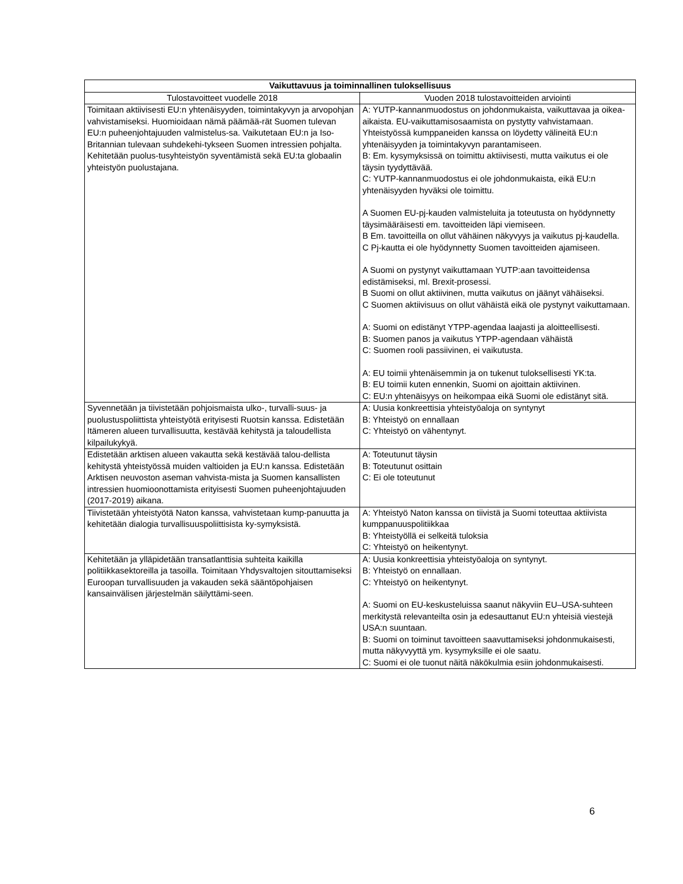| Vaikuttavuus ja toiminnallinen tuloksellisuus | |
| --- | --- |
| Tulostavoitteet vuodelle 2018 | Vuoden 2018 tulostavoitteiden arviointi |
| Toimitaan aktiivisesti EU:n yhtenäisyyden, toimintakyvyn ja arvopohjan vahvistamiseksi. Huomioidaan nämä päämää-rät Suomen tulevan EU:n puheenjohtajuuden valmistelus-sa. Vaikutetaan EU:n ja Iso-Britannian tulevaan suhdekehi-tykseen Suomen intressien pohjalta. Kehitetään puolus-tusyhteistyön syventämistä sekä EU:ta globaalin yhteistyön puolustajana. | A: YUTP-kannanmuodostus on johdonmukaista, vaikuttavaa ja oikea-aikaista. EU-vaikuttamisosaamista on pystytty vahvistamaan. Yhteistyössä kumppaneiden kanssa on löydetty välineitä EU:n yhtenäisyyden ja toimintakyvyn parantamiseen. B: Em. kysymyksissä on toimittu aktiivisesti, mutta vaikutus ei ole täysin tyydyttävää. C: YUTP-kannanmuodostus ei ole johdonmukaista, eikä EU:n yhtenäisyyden hyväksi ole toimittu. A Suomen EU-pj-kauden valmisteluita ja toteutusta on hyödynnetty täysimääräisesti em. tavoitteiden läpi viemiseen. B Em. tavoitteilla on ollut vähäinen näkyvyys ja vaikutus pj-kaudella. C Pj-kautta ei ole hyödynnetty Suomen tavoitteiden ajamiseen. A Suomi on pystynyt vaikuttamaan YUTP:aan tavoitteidensa edistämiseksi, ml. Brexit-prosessi. B Suomi on ollut aktiivinen, mutta vaikutus on jäänyt vähäiseksi. C Suomen aktiivisuus on ollut vähäistä eikä ole pystynyt vaikuttamaan. A: Suomi on edistänyt YTPP-agendaa laajasti ja aloitteellisesti. B: Suomen panos ja vaikutus YTPP-agendaan vähäistä C: Suomen rooli passiivinen, ei vaikutusta. A: EU toimii yhtenäisemmin ja on tukenut tuloksellisesti YK:ta. B: EU toimii kuten ennenkin, Suomi on ajoittain aktiivinen. C: EU:n yhtenäisyys on heikompaa eikä Suomi ole edistänyt sitä. |
| Syvennetään ja tiivistetään pohjoismaista ulko-, turvalli-suus- ja puolustuspoliittista yhteistyötä erityisesti Ruotsin kanssa. Edistetään Itämeren alueen turvallisuutta, kestävää kehitystä ja taloudellista kilpailukykyä. | A: Uusia konkreettisia yhteistyöaloja on syntynyt B: Yhteistyö on ennallaan C: Yhteistyö on vähentynyt. |
| Edistetään arktisen alueen vakautta sekä kestävää talou-dellista kehitystä yhteistyössä muiden valtioiden ja EU:n kanssa. Edistetään Arktisen neuvoston aseman vahvista-mista ja Suomen kansallisten intressien huomioonottamista erityisesti Suomen puheenjohtajuuden (2017-2019) aikana. | A: Toteutunut täysin B: Toteutunut osittain C: Ei ole toteutunut |
| Tiivistetään yhteistyötä Naton kanssa, vahvistetaan kump-panuutta ja kehitetään dialogia turvallisuuspoliittisista ky-symyksistä. | A: Yhteistyö Naton kanssa on tiivistä ja Suomi toteuttaa aktiivista kumppanuuspolitiikkaa B: Yhteistyöllä ei selkeitä tuloksia C: Yhteistyö on heikentynyt. |
| Kehitetään ja ylläpidetään transatlanttisia suhteita kaikilla politiikkasektoreilla ja tasoilla. Toimitaan Yhdysvaltojen sitouttamiseksi Euroopan turvallisuuden ja vakauden sekä sääntöpohjaisen kansainvälisen järjestelmän säilyttämi-seen. | A: Uusia konkreettisia yhteistyöaloja on syntynyt. B: Yhteistyö on ennallaan. C: Yhteistyö on heikentynyt. A: Suomi on EU-keskusteluissa saanut näkyviin EU–USA-suhteen merkitystä relevanteilta osin ja edesauttanut EU:n yhteisiä viestejä USA:n suuntaan. B: Suomi on toiminut tavoitteen saavuttamiseksi johdonmukaisesti, mutta näkyvyyttä ym. kysymyksille ei ole saatu. C: Suomi ei ole tuonut näitä näkökulmia esiin johdonmukaisesti. |
6